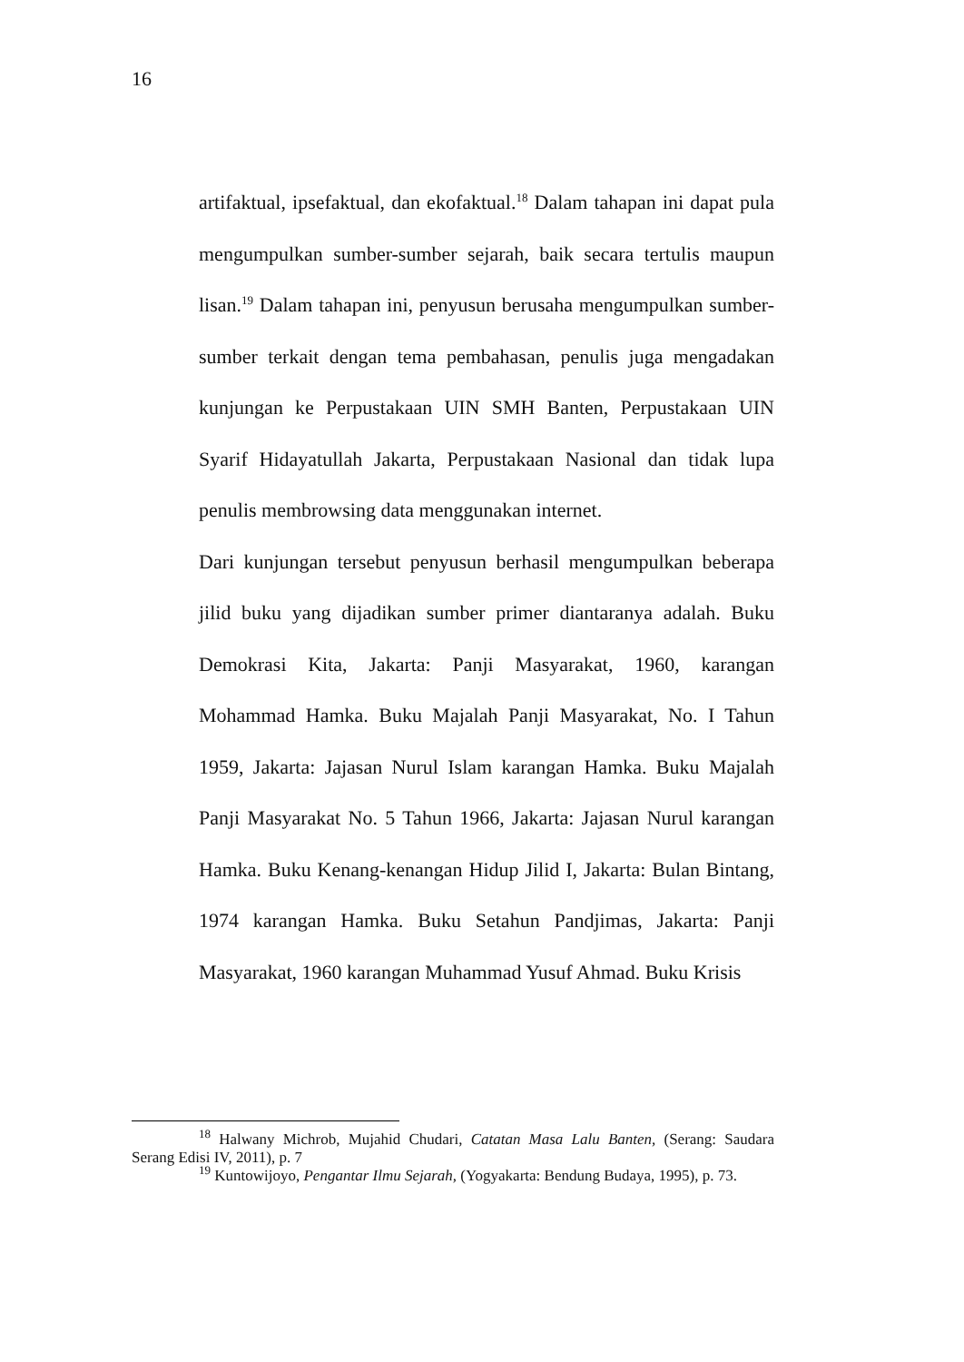16
artifaktual, ipsefaktual, dan ekofaktual.<sup>18</sup> Dalam tahapan ini dapat pula mengumpulkan sumber-sumber sejarah, baik secara tertulis maupun lisan.<sup>19</sup> Dalam tahapan ini, penyusun berusaha mengumpulkan sumber-sumber terkait dengan tema pembahasan, penulis juga mengadakan kunjungan ke Perpustakaan UIN SMH Banten, Perpustakaan UIN Syarif Hidayatullah Jakarta, Perpustakaan Nasional dan tidak lupa penulis membrowsing data menggunakan internet.
Dari kunjungan tersebut penyusun berhasil mengumpulkan beberapa jilid buku yang dijadikan sumber primer diantaranya adalah. Buku Demokrasi Kita, Jakarta: Panji Masyarakat, 1960, karangan Mohammad Hamka. Buku Majalah Panji Masyarakat, No. I Tahun 1959, Jakarta: Jajasan Nurul Islam karangan Hamka. Buku Majalah Panji Masyarakat No. 5 Tahun 1966, Jakarta: Jajasan Nurul karangan Hamka. Buku Kenang-kenangan Hidup Jilid I, Jakarta: Bulan Bintang, 1974 karangan Hamka. Buku Setahun Pandjimas, Jakarta: Panji Masyarakat, 1960 karangan Muhammad Yusuf Ahmad. Buku Krisis
<sup>18</sup> Halwany Michrob, Mujahid Chudari, Catatan Masa Lalu Banten, (Serang: Saudara Serang Edisi IV, 2011), p. 7
<sup>19</sup> Kuntowijoyo, Pengantar Ilmu Sejarah, (Yogyakarta: Bendung Budaya, 1995), p. 73.